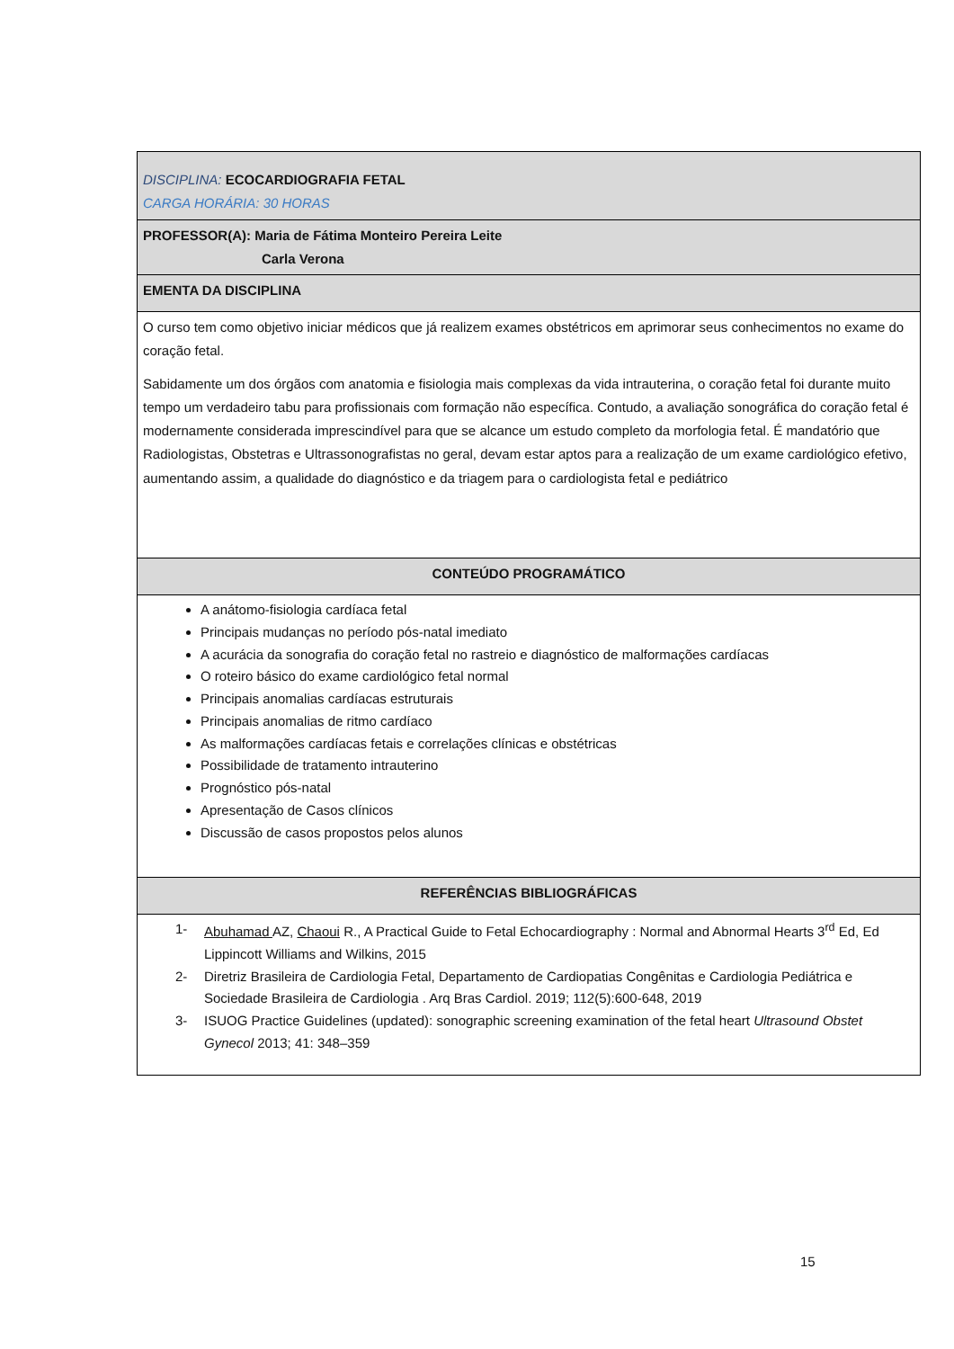| DISCIPLINA: ECOCARDIOGRAFIA FETAL CARGA HORÁRIA: 30 HORAS |
| PROFESSOR(A): Maria de Fátima Monteiro Pereira Leite Carla Verona |
| EMENTA DA DISCIPLINA |
| O curso tem como objetivo iniciar médicos que já realizem exames obstétricos em aprimorar seus conhecimentos no exame do coração fetal. Sabidamente um dos órgãos com anatomia e fisiologia mais complexas da vida intrauterina, o coração fetal foi durante muito tempo um verdadeiro tabu para profissionais com formação não específica. Contudo, a avaliação sonográfica do coração fetal é modernamente considerada imprescindível para que se alcance um estudo completo da morfologia fetal. É mandatório que Radiologistas, Obstetras e Ultrassonografistas no geral, devam estar aptos para a realização de um exame cardiológico efetivo, aumentando assim, a qualidade do diagnóstico e da triagem para o cardiologista fetal e pediátrico |
| CONTEÚDO PROGRAMÁTICO |
| A anátomo-fisiologia cardíaca fetal Principais mudanças no período pós-natal imediato A acurácia da sonografia do coração fetal no rastreio e diagnóstico de malformações cardíacas O roteiro básico do exame cardiológico fetal normal Principais anomalias cardíacas estruturais Principais anomalias de ritmo cardíaco As malformações cardíacas fetais e correlações clínicas e obstétricas Possibilidade de tratamento intrauterino Prognóstico pós-natal Apresentação de Casos clínicos Discussão de casos propostos pelos alunos |
| REFERÊNCIAS BIBLIOGRÁFICAS |
| 1- Abuhamad AZ, Chaoui R., A Practical Guide to Fetal Echocardiography : Normal and Abnormal Hearts 3<sup>rd</sup> Ed, Ed Lippincott Williams and Wilkins, 2015 2- Diretriz Brasileira de Cardiologia Fetal, Departamento de Cardiopatias Congênitas e Cardiologia Pediátrica e Sociedade Brasileira de Cardiologia . Arq Bras Cardiol. 2019; 112(5):600-648, 2019 3- ISUOG Practice Guidelines (updated): sonographic screening examination of the fetal heart Ultrasound Obstet Gynecol 2013; 41: 348–359 |
15